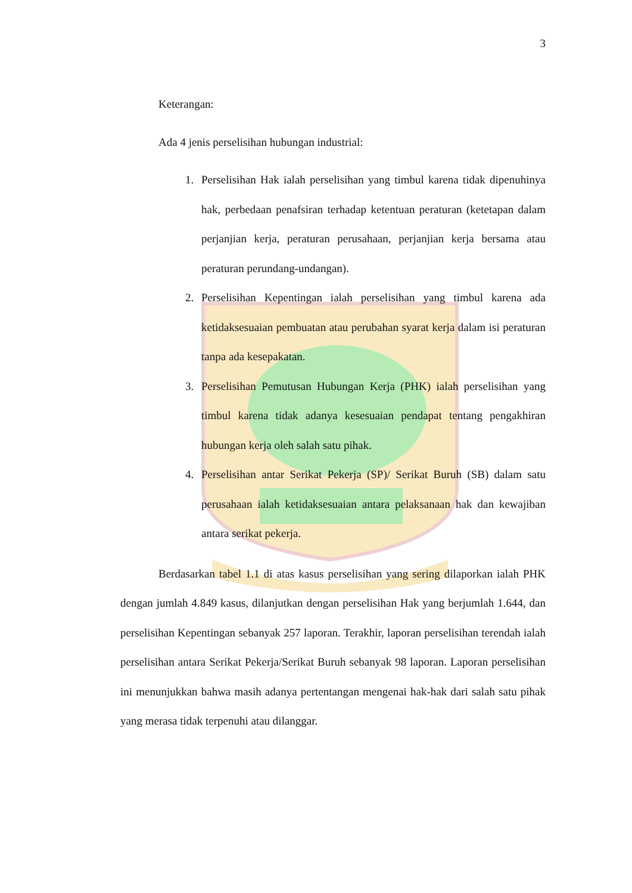3
Keterangan:
Ada 4 jenis perselisihan hubungan industrial:
1. Perselisihan Hak ialah perselisihan yang timbul karena tidak dipenuhinya hak, perbedaan penafsiran terhadap ketentuan peraturan (ketetapan dalam perjanjian kerja, peraturan perusahaan, perjanjian kerja bersama atau peraturan perundang-undangan).
2. Perselisihan Kepentingan ialah perselisihan yang timbul karena ada ketidaksesuaian pembuatan atau perubahan syarat kerja dalam isi peraturan tanpa ada kesepakatan.
3. Perselisihan Pemutusan Hubungan Kerja (PHK) ialah perselisihan yang timbul karena tidak adanya kesesuaian pendapat tentang pengakhiran hubungan kerja oleh salah satu pihak.
4. Perselisihan antar Serikat Pekerja (SP)/ Serikat Buruh (SB) dalam satu perusahaan ialah ketidaksesuaian antara pelaksanaan hak dan kewajiban antara serikat pekerja.
Berdasarkan tabel 1.1 di atas kasus perselisihan yang sering dilaporkan ialah PHK dengan jumlah 4.849 kasus, dilanjutkan dengan perselisihan Hak yang berjumlah 1.644, dan perselisihan Kepentingan sebanyak 257 laporan. Terakhir, laporan perselisihan terendah ialah perselisihan antara Serikat Pekerja/Serikat Buruh sebanyak 98 laporan. Laporan perselisihan ini menunjukkan bahwa masih adanya pertentangan mengenai hak-hak dari salah satu pihak yang merasa tidak terpenuhi atau dilanggar.